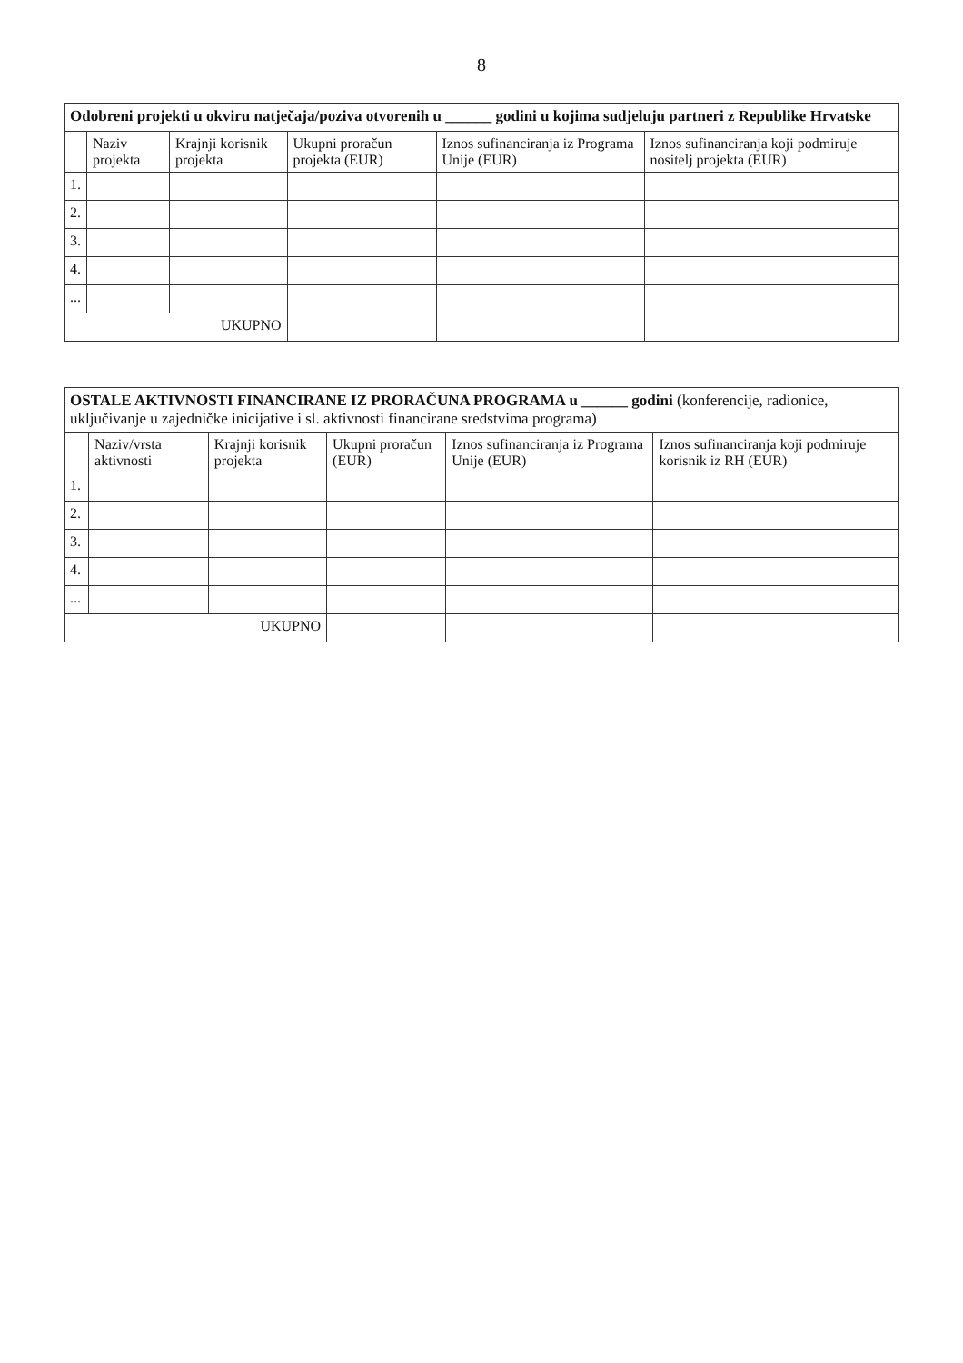8
| Odobreni projekti u okviru natječaja/poziva otvorenih u ______ godini u kojima sudjeluju partneri z Republike Hrvatske | | | | | |
| --- | --- | --- | --- | --- | --- |
| | Naziv projekta | Krajnji korisnik projekta | Ukupni proračun projekta (EUR) | Iznos sufinanciranja iz Programa Unije (EUR) | Iznos sufinanciranja koji podmiruje nositelj projekta (EUR) |
| 1. | | | | | |
| 2. | | | | | |
| 3. | | | | | |
| 4. | | | | | |
| ... | | | | | |
| UKUPNO | | | | | |
| OSTALE AKTIVNOSTI FINANCIRANE IZ PRORAČUNA PROGRAMA u ______ godini (konferencije, radionice, uključivanje u zajedničke inicijative i sl. aktivnosti financirane sredstvima programa) | | | | | |
| --- | --- | --- | --- | --- | --- |
| | Naziv/vrsta aktivnosti | Krajnji korisnik projekta | Ukupni proračun (EUR) | Iznos sufinanciranja iz Programa Unije (EUR) | Iznos sufinanciranja koji podmiruje korisnik iz RH (EUR) |
| 1. | | | | | |
| 2. | | | | | |
| 3. | | | | | |
| 4. | | | | | |
| ... | | | | | |
| UKUPNO | | | | | |